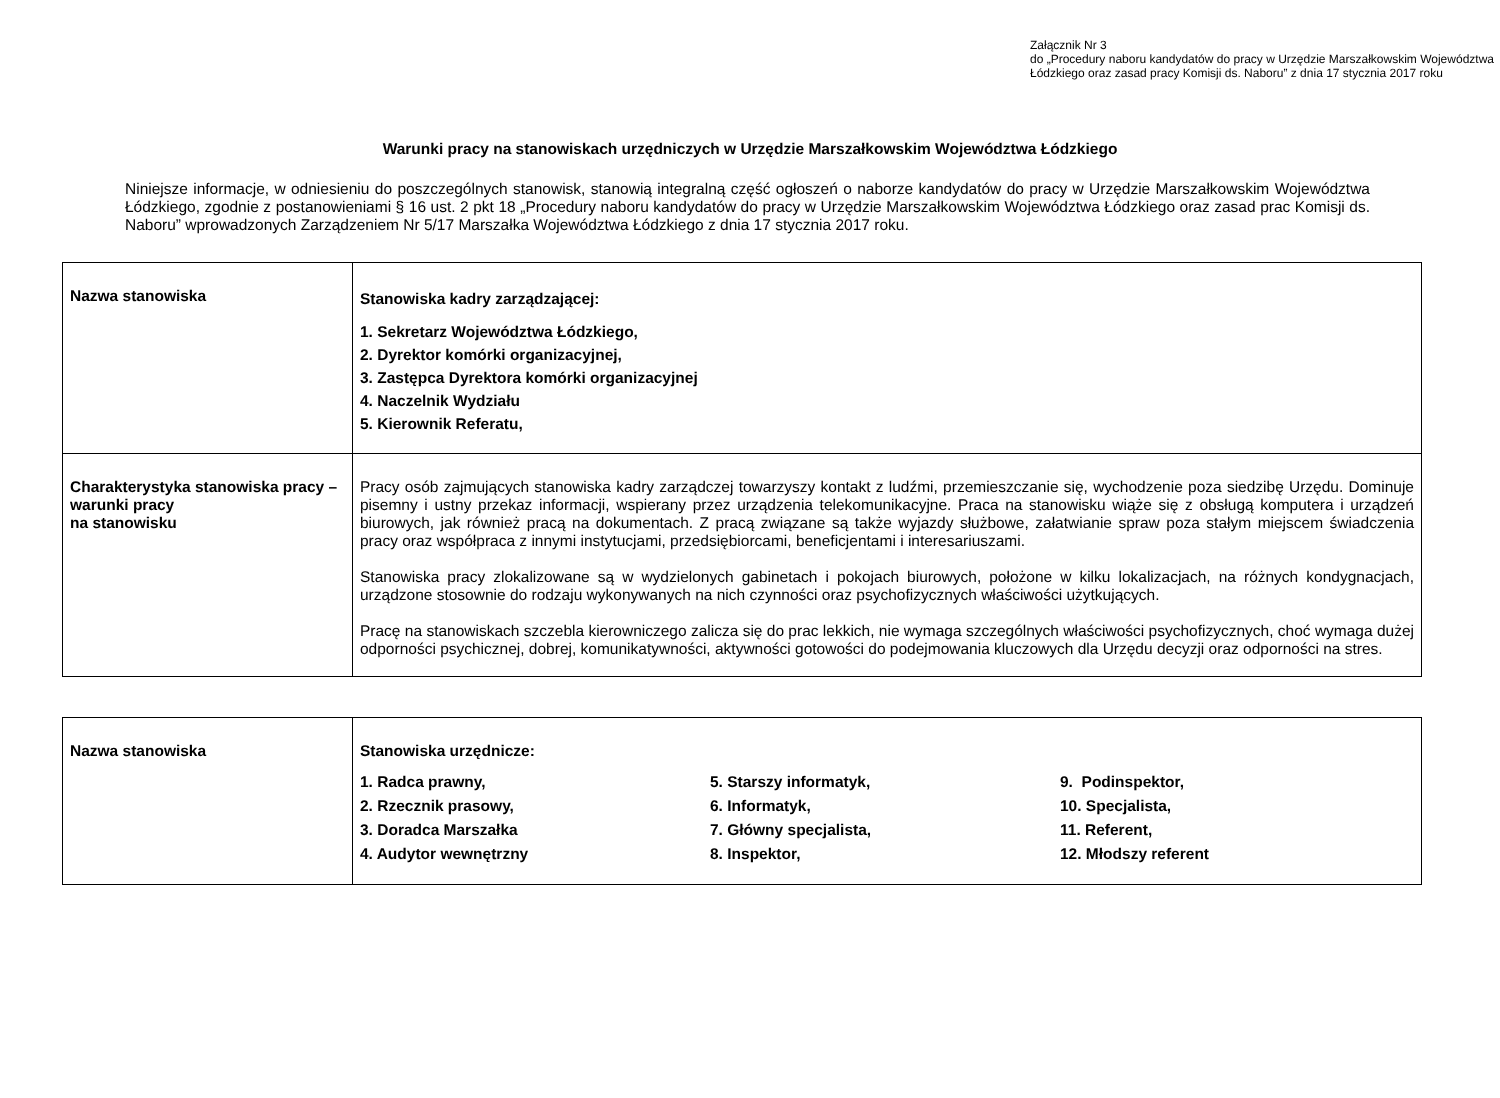Załącznik Nr 3
do „Procedury naboru kandydatów do pracy w Urzędzie Marszałkowskim Województwa Łódzkiego oraz zasad pracy Komisji ds. Naboru” z dnia 17 stycznia 2017 roku
Warunki pracy na stanowiskach urzędniczych w Urzędzie Marszałkowskim Województwa Łódzkiego
Niniejsze informacje, w odniesieniu do poszczególnych stanowisk, stanowią integralną część ogłoszeń o naborze kandydatów do pracy w Urzędzie Marszałkowskim Województwa Łódzkiego, zgodnie z postanowieniami § 16 ust. 2 pkt 18 „Procedury naboru kandydatów do pracy w Urzędzie Marszałkowskim Województwa Łódzkiego oraz zasad prac Komisji ds. Naboru” wprowadzonych Zarządzeniem Nr 5/17 Marszałka Województwa Łódzkiego z dnia 17 stycznia 2017 roku.
| Nazwa stanowiska | Stanowiska kadry zarządzającej: 1. Sekretarz Województwa Łódzkiego, 2. Dyrektor komórki organizacyjnej, 3. Zastępca Dyrektora komórki organizacyjnej 4. Naczelnik Wydziału 5. Kierownik Referatu, |
| Charakterystyka stanowiska pracy – warunki pracy na stanowisku | Pracy osób zajmujących stanowiska kadry zarządczej towarzyszy kontakt z ludźmi, przemieszczanie się, wychodzenie poza siedzibę Urzędu. Dominuje pisemny i ustny przekaz informacji, wspierany przez urządzenia telekomunikacyjne. Praca na stanowisku wiąże się z obsługą komputera i urządzeń biurowych, jak również pracą na dokumentach. Z pracą związane są także wyjazdy służbowe, załatwianie spraw poza stałym miejscem świadczenia pracy oraz współpraca z innymi instytucjami, przedsiębiorcami, beneficjentami i interesariuszami. Stanowiska pracy zlokalizowane są w wydzielonych gabinetach i pokojach biurowych, położone w kilku lokalizacjach, na różnych kondygnacjach, urządzone stosownie do rodzaju wykonywanych na nich czynności oraz psychofizycznych właściwości użytkujących. Pracę na stanowiskach szczebla kierowniczego zalicza się do prac lekkich, nie wymaga szczególnych właściwości psychofizycznych, choć wymaga dużej odporności psychicznej, dobrej, komunikatywności, aktywności gotowości do podejmowania kluczowych dla Urzędu decyzji oraz odporności na stres. |
| Nazwa stanowiska | Stanowiska urzędnicze: 1. Radca prawny, 2. Rzecznik prasowy, 3. Doradca Marszałka 4. Audytor wewnętrzny 5. Starszy informatyk, 6. Informatyk, 7. Główny specjalista, 8. Inspektor, 9. Podinspektor, 10. Specjalista, 11. Referent, 12. Młodszy referent |